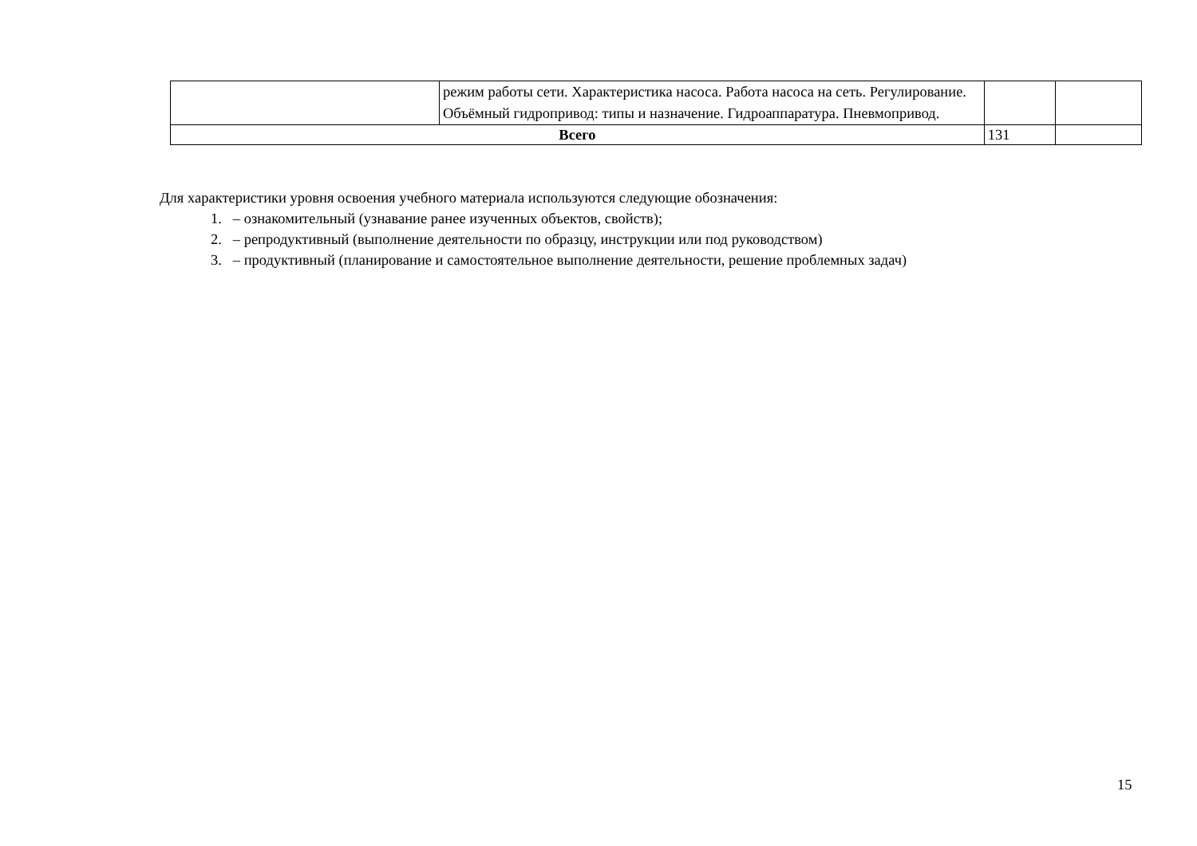| | режим работы сети. Характеристика насоса. Работа насоса на сеть. Регулирование. Объёмный гидропривод: типы и назначение. Гидроаппаратура. Пневмопривод. | | |
| Всего | | 131 | |
Для характеристики уровня освоения учебного материала используются следующие обозначения:
1. – ознакомительный (узнавание ранее изученных объектов, свойств);
2. – репродуктивный (выполнение деятельности по образцу, инструкции или под руководством)
3. – продуктивный (планирование и самостоятельное выполнение деятельности, решение проблемных задач)
15